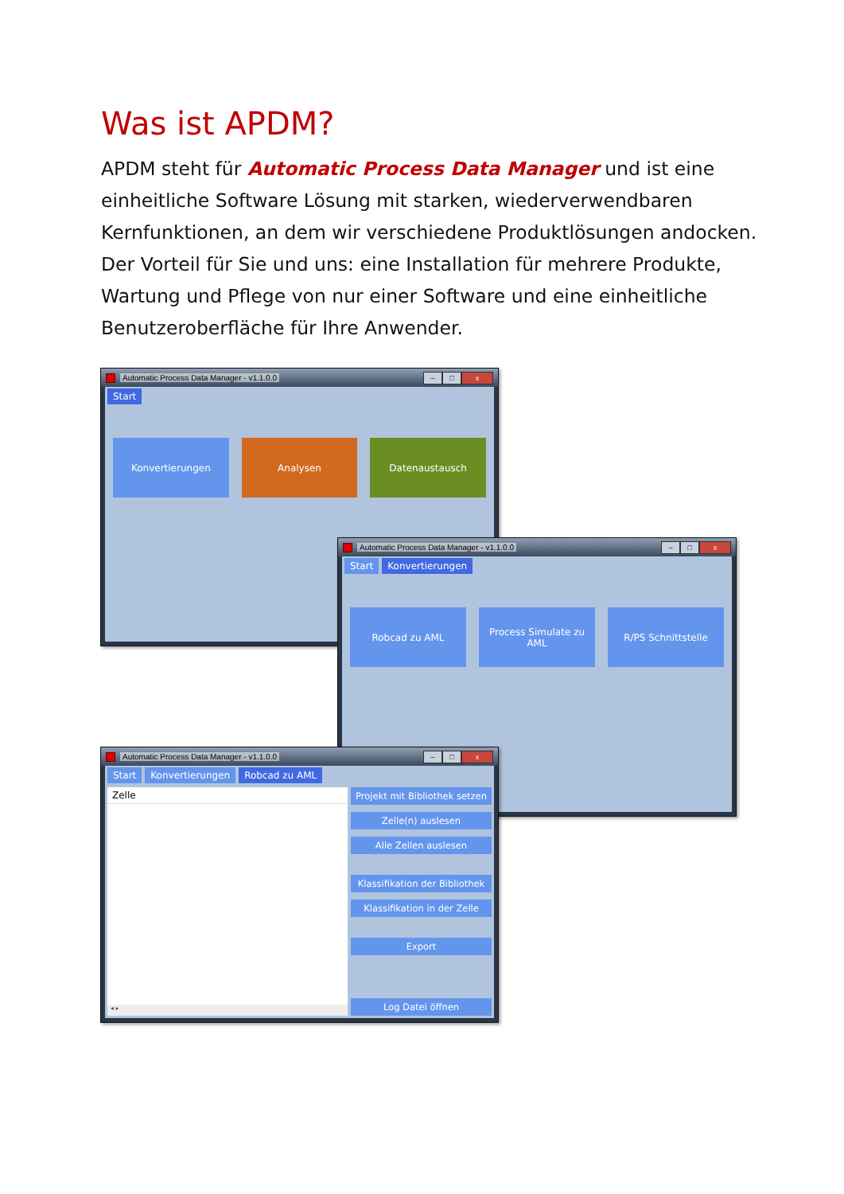Was ist APDM?
APDM steht für Automatic Process Data Manager und ist eine einheitliche Software Lösung mit starken, wiederverwendbaren Kernfunktionen, an dem wir verschiedene Produktlösungen andocken. Der Vorteil für Sie und uns: eine Installation für mehrere Produkte, Wartung und Pflege von nur einer Software und eine einheitliche Benutzeroberfläche für Ihre Anwender.
Automatic Process Data Manager - v1.1.0.0 – □ x
Start
Konvertierungen Analysen Datenaustausch
Automatic Process Data Manager - v1.1.0.0 – □ x
Start Konvertierungen
Robcad zu AML Process Simulate zu AML R/PS Schnittstelle
Automatic Process Data Manager - v1.1.0.0 – □ x
Start Konvertierungen Robcad zu AML
Zelle
◂ ▸
Projekt mit Bibliothek setzen
Zelle(n) auslesen
Alle Zellen auslesen
Klassifikation der Bibliothek
Klassifikation in der Zelle
Export
Log Datei öffnen